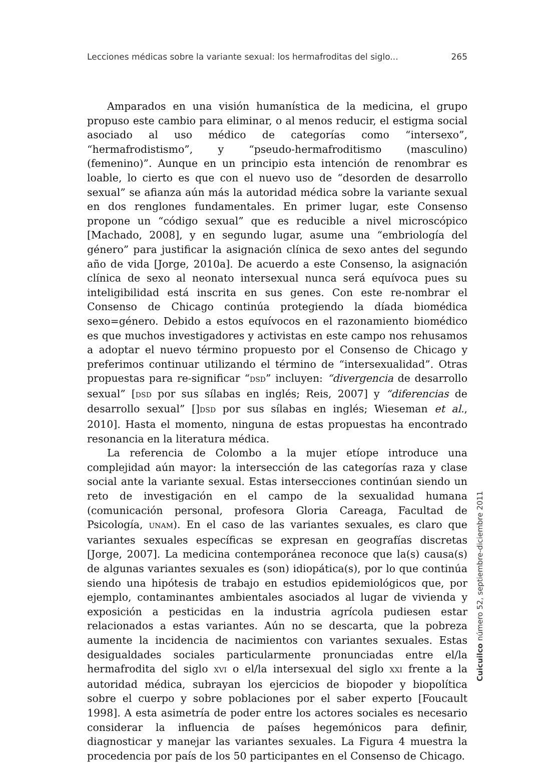Lecciones médicas sobre la variante sexual: los hermafroditas del siglo... 265
Amparados en una visión humanística de la medicina, el grupo propuso este cambio para eliminar, o al menos reducir, el estigma social asociado al uso médico de categorías como “intersexo”, “hermafrodistismo”, y “pseudo-hermafroditismo (masculino) (femenino)”. Aunque en un principio esta intención de renombrar es loable, lo cierto es que con el nuevo uso de “desorden de desarrollo sexual” se afianza aún más la autoridad médica sobre la variante sexual en dos renglones fundamentales. En primer lugar, este Consenso propone un “código sexual” que es reducible a nivel microscópico [Machado, 2008], y en segundo lugar, asume una “embriología del género” para justificar la asignación clínica de sexo antes del segundo año de vida [Jorge, 2010a]. De acuerdo a este Consenso, la asignación clínica de sexo al neonato intersexual nunca será equívoca pues su inteligibilidad está inscrita en sus genes. Con este re-nombrar el Consenso de Chicago continúa protegiendo la díada biomédica sexo=género. Debido a estos equívocos en el razonamiento biomédico es que muchos investigadores y activistas en este campo nos rehusamos a adoptar el nuevo término propuesto por el Consenso de Chicago y preferimos continuar utilizando el término de “intersexualidad”. Otras propuestas para re-significar “DSD” incluyen: “divergencia de desarrollo sexual” [DSD por sus sílabas en inglés; Reis, 2007] y “diferencias de desarrollo sexual” []DSD por sus sílabas en inglés; Wieseman et al., 2010]. Hasta el momento, ninguna de estas propuestas ha encontrado resonancia en la literatura médica.
La referencia de Colombo a la mujer etíope introduce una complejidad aún mayor: la intersección de las categorías raza y clase social ante la variante sexual. Estas intersecciones continúan siendo un reto de investigación en el campo de la sexualidad humana (comunicación personal, profesora Gloria Careaga, Facultad de Psicología, UNAM). En el caso de las variantes sexuales, es claro que variantes sexuales específicas se expresan en geografías discretas [Jorge, 2007]. La medicina contemporánea reconoce que la(s) causa(s) de algunas variantes sexuales es (son) idiopática(s), por lo que continúa siendo una hipótesis de trabajo en estudios epidemiológicos que, por ejemplo, contaminantes ambientales asociados al lugar de vivienda y exposición a pesticidas en la industria agrícola pudiesen estar relacionados a estas variantes. Aún no se descarta, que la pobreza aumente la incidencia de nacimientos con variantes sexuales. Estas desigualdades sociales particularmente pronunciadas entre el/la hermafrodita del siglo XVI o el/la intersexual del siglo XXI frente a la autoridad médica, subrayan los ejercicios de biopoder y biopolítica sobre el cuerpo y sobre poblaciones por el saber experto [Foucault 1998]. A esta asimetría de poder entre los actores sociales es necesario considerar la influencia de países hegemónicos para definir, diagnosticar y manejar las variantes sexuales. La Figura 4 muestra la procedencia por país de los 50 participantes en el Consenso de Chicago.
Cuicuilco número 52, septiembre-diciembre 2011